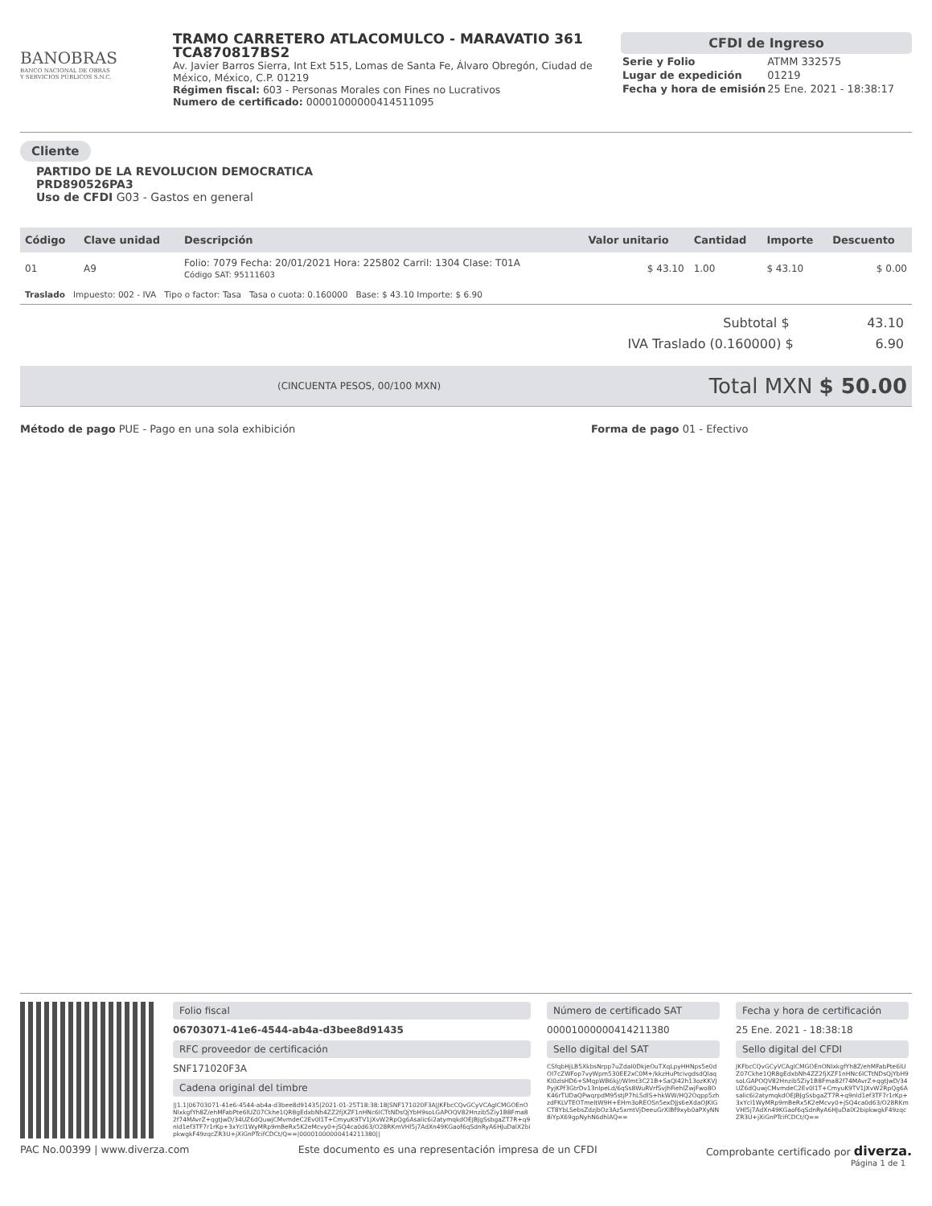BANOBRAS
BANCO NACIONAL DE OBRAS
Y SERVICIOS PÚBLICOS S.N.C.
TRAMO CARRETERO ATLACOMULCO - MARAVATIO 361
TCA870817BS2
Av. Javier Barros Sierra, Int Ext 515, Lomas de Santa Fe, Álvaro Obregón, Ciudad de México, México, C.P. 01219
Régimen fiscal: 603 - Personas Morales con Fines no Lucrativos
Numero de certificado: 00001000000414511095
CFDI de Ingreso
| Serie y Folio | ATMM 332575 |
| Lugar de expedición | 01219 |
| Fecha y hora de emisión | 25 Ene. 2021 - 18:38:17 |
Cliente
PARTIDO DE LA REVOLUCION DEMOCRATICA
PRD890526PA3
Uso de CFDI G03 - Gastos en general
| Código | Clave unidad | Descripción | Valor unitario | Cantidad | Importe | Descuento |
| --- | --- | --- | --- | --- | --- | --- |
| 01 | A9 | Folio: 7079 Fecha: 20/01/2021 Hora: 225802 Carril: 1304 Clase: T01A Código SAT: 95111603 | $ 43.10 | 1.00 | $ 43.10 | $ 0.00 |
| Traslado Impuesto: 002 - IVA Tipo o factor: Tasa Tasa o cuota: 0.160000 Base: $ 43.10 Importe: $ 6.90 | | | | | | |
Subtotal $ 43.10
IVA Traslado (0.160000) $ 6.90
(CINCUENTA PESOS, 00/100 MXN) Total MXN $ 50.00
Método de pago PUE - Pago en una sola exhibición Forma de pago 01 - Efectivo
Folio fiscal
06703071-41e6-4544-ab4a-d3bee8d91435
RFC proveedor de certificación
SNF171020F3A
Cadena original del timbre
||1.1|06703071-41e6-4544-ab4a-d3bee8d91435|2021-01-25T18:38:18|SNF171020F3A|JKFbcCQvGCyVCAglCMGOEnONIxkgfYh8Z/ehMFabPte6lUZ07Ckhe1QR8gEdxbNh4ZZ2fjXZF1nHNc6lCTtNDsQjYbH9soLGAPOQV82Hnzib5Ziy1B8Fma82f74MAvrZ+qgtJwD/34UZ6dQuwjCMvmdeC2Ev0l1T+CmyuK9TV1JXvW2RpQg6Asalic6i2atymqkdOEJBJgSsbgaZT7R+q9nld1ef3TF7r1rKp+3xYcl1WyMRp9mBeRx5K2eMcvy0+jSQ4ca0d63/O28RKmVHl5j7AdXn49KGaof6qSdnRyA6HJuDalX2bipkwgkF49zqcZR3U+jXiGnPTcifCDCt/Q==|00001000000414211380||
Número de certificado SAT
00001000000414211380
Sello digital del SAT
CSfqbHjLB5XkbsNrpp7uZdaI0DkjeOuTXqLpyHHNps5e0dOI7cZWFop7vyWpm530EE2xC0M+/kkzHuPtcivgdsdQlaqKI0zlsHD6+SMqpWB6kj//Wlmt3C21B+SaQl42h13ozKKVJPyjKPf3GtrDv13nIpeLd/6qSs8WuRVrfSvJhFiehlZwjFwo8OK46rTUDaQPwqrpdM95stjP7hLSdlS+hkWW/HQ2Oqpp5zhzdFKLVTEOTmeltW9H+EHm3oREOSn5exDJjs6eXdaOJKIGCT8YbLSebsZdzjbOz3Az5xmtVjDeeuGrXIBf9xyb0aPXyNN8iYpX69gpNyhN6dhlAQ==
Fecha y hora de certificación
25 Ene. 2021 - 18:38:18
Sello digital del CFDI
JKFbcCQvGCyVCAglCMGOEnONIxkgfYh8Z/ehMFabPte6lUZ07Ckhe1QR8gEdxbNh4ZZ2fjXZF1nHNc6lCTtNDsQjYbH9soLGAPOQV82Hnzib5Ziy1B8Fma82f74MAvrZ+qgtJwD/34UZ6dQuwjCMvmdeC2Ev0l1T+CmyuK9TV1JXvW2RpQg6Asalic6i2atymqkdOEJBJgSsbgaZT7R+q9nld1ef3TF7r1rKp+3xYcl1WyMRp9mBeRx5K2eMcvy0+jSQ4ca0d63/O28RKmVHl5j7AdXn49KGaof6qSdnRyA6HJuDalX2bipkwgkF49zqcZR3U+jXiGnPTcifCDCt/Q==
PAC No.00399 | www.diverza.com Este documento es una representación impresa de un CFDI Comprobante certificado por diverza.
Página 1 de 1